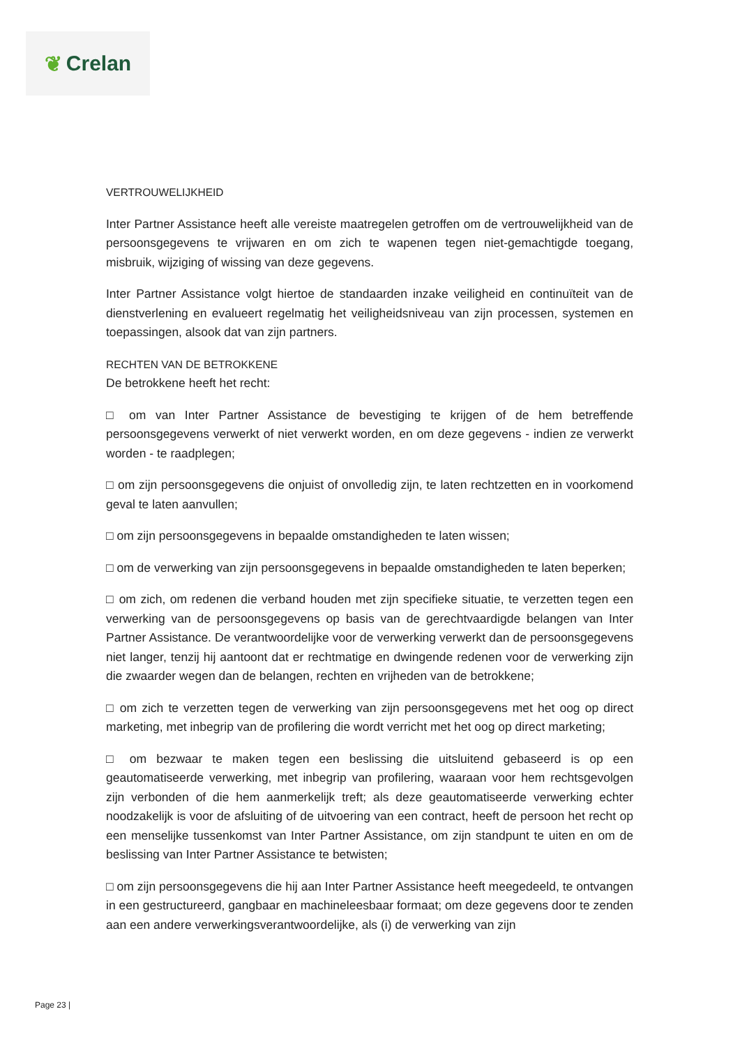❦ Crelan
VERTROUWELIJKHEID
Inter Partner Assistance heeft alle vereiste maatregelen getroffen om de vertrouwelijkheid van de persoonsgegevens te vrijwaren en om zich te wapenen tegen niet-gemachtigde toegang, misbruik, wijziging of wissing van deze gegevens.
Inter Partner Assistance volgt hiertoe de standaarden inzake veiligheid en continuïteit van de dienstverlening en evalueert regelmatig het veiligheidsniveau van zijn processen, systemen en toepassingen, alsook dat van zijn partners.
RECHTEN VAN DE BETROKKENE
De betrokkene heeft het recht:
□ om van Inter Partner Assistance de bevestiging te krijgen of de hem betreffende persoonsgegevens verwerkt of niet verwerkt worden, en om deze gegevens - indien ze verwerkt worden - te raadplegen;
□ om zijn persoonsgegevens die onjuist of onvolledig zijn, te laten rechtzetten en in voorkomend geval te laten aanvullen;
□ om zijn persoonsgegevens in bepaalde omstandigheden te laten wissen;
□ om de verwerking van zijn persoonsgegevens in bepaalde omstandigheden te laten beperken;
□ om zich, om redenen die verband houden met zijn specifieke situatie, te verzetten tegen een verwerking van de persoonsgegevens op basis van de gerechtvaardigde belangen van Inter Partner Assistance. De verantwoordelijke voor de verwerking verwerkt dan de persoonsgegevens niet langer, tenzij hij aantoont dat er rechtmatige en dwingende redenen voor de verwerking zijn die zwaarder wegen dan de belangen, rechten en vrijheden van de betrokkene;
□ om zich te verzetten tegen de verwerking van zijn persoonsgegevens met het oog op direct marketing, met inbegrip van de profilering die wordt verricht met het oog op direct marketing;
□ om bezwaar te maken tegen een beslissing die uitsluitend gebaseerd is op een geautomatiseerde verwerking, met inbegrip van profilering, waaraan voor hem rechtsgevolgen zijn verbonden of die hem aanmerkelijk treft; als deze geautomatiseerde verwerking echter noodzakelijk is voor de afsluiting of de uitvoering van een contract, heeft de persoon het recht op een menselijke tussenkomst van Inter Partner Assistance, om zijn standpunt te uiten en om de beslissing van Inter Partner Assistance te betwisten;
□ om zijn persoonsgegevens die hij aan Inter Partner Assistance heeft meegedeeld, te ontvangen in een gestructureerd, gangbaar en machineleesbaar formaat; om deze gegevens door te zenden aan een andere verwerkingsverantwoordelijke, als (i) de verwerking van zijn
Page 23 |